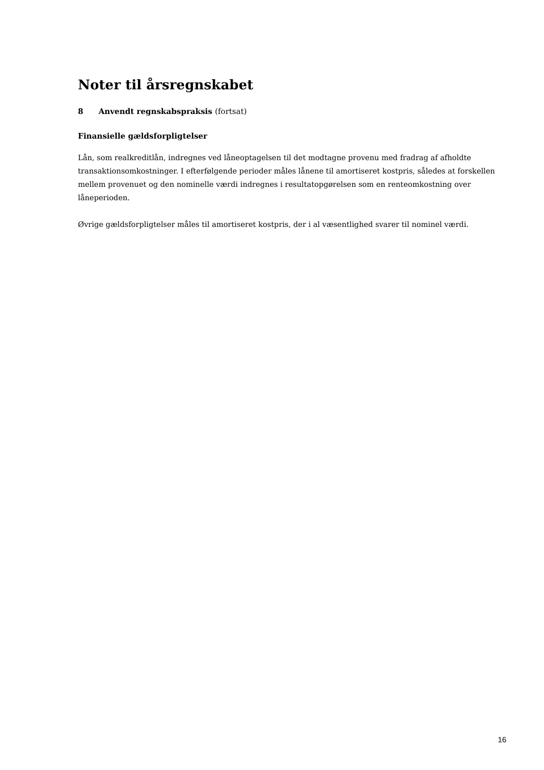Noter til årsregnskabet
8 Anvendt regnskabspraksis (fortsat)
Finansielle gældsforpligtelser
Lån, som realkreditlån, indregnes ved låneoptagelsen til det modtagne provenu med fradrag af afholdte transaktionsomkostninger. I efterfølgende perioder måles lånene til amortiseret kostpris, således at forskellen mellem provenuet og den nominelle værdi indregnes i resultatopgørelsen som en renteomkostning over låneperioden.
Øvrige gældsforpligtelser måles til amortiseret kostpris, der i al væsentlighed svarer til nominel værdi.
16